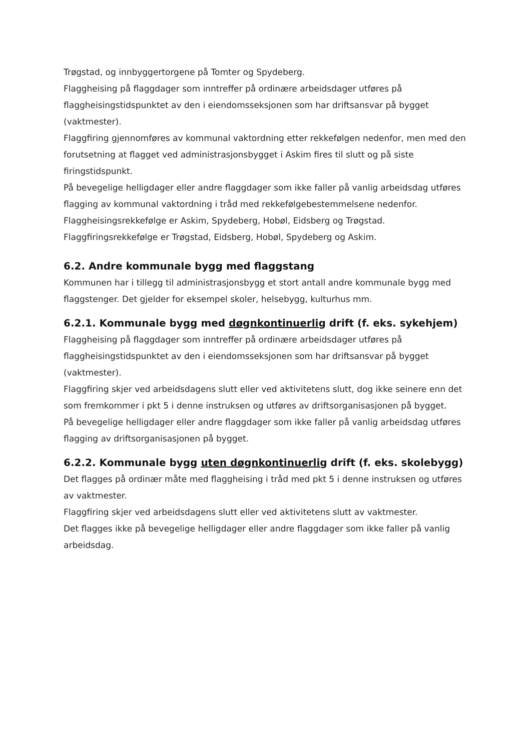Trøgstad, og innbyggertorgene på Tomter og Spydeberg.
Flaggheising på flaggdager som inntreffer på ordinære arbeidsdager utføres på flaggheisingstidspunktet av den i eiendomsseksjonen som har driftsansvar på bygget (vaktmester).
Flaggfiring gjennomføres av kommunal vaktordning etter rekkefølgen nedenfor, men med den forutsetning at flagget ved administrasjonsbygget i Askim fires til slutt og på siste firingstidspunkt.
På bevegelige helligdager eller andre flaggdager som ikke faller på vanlig arbeidsdag utføres flagging av kommunal vaktordning i tråd med rekkefølgebestemmelsene nedenfor.
Flaggheisingsrekkefølge er Askim, Spydeberg, Hobøl, Eidsberg og Trøgstad.
Flaggfiringsrekkefølge er Trøgstad, Eidsberg, Hobøl, Spydeberg og Askim.
6.2. Andre kommunale bygg med flaggstang
Kommunen har i tillegg til administrasjonsbygg et stort antall andre kommunale bygg med flaggstenger. Det gjelder for eksempel skoler, helsebygg, kulturhus mm.
6.2.1. Kommunale bygg med døgnkontinuerlig drift (f. eks. sykehjem)
Flaggheising på flaggdager som inntreffer på ordinære arbeidsdager utføres på flaggheisingstidspunktet av den i eiendomsseksjonen som har driftsansvar på bygget (vaktmester).
Flaggfiring skjer ved arbeidsdagens slutt eller ved aktivitetens slutt, dog ikke seinere enn det som fremkommer i pkt 5 i denne instruksen og utføres av driftsorganisasjonen på bygget.
På bevegelige helligdager eller andre flaggdager som ikke faller på vanlig arbeidsdag utføres flagging av driftsorganisasjonen på bygget.
6.2.2. Kommunale bygg uten døgnkontinuerlig drift (f. eks. skolebygg)
Det flagges på ordinær måte med flaggheising i tråd med pkt 5 i denne instruksen og utføres av vaktmester.
Flaggfiring skjer ved arbeidsdagens slutt eller ved aktivitetens slutt av vaktmester.
Det flagges ikke på bevegelige helligdager eller andre flaggdager som ikke faller på vanlig arbeidsdag.